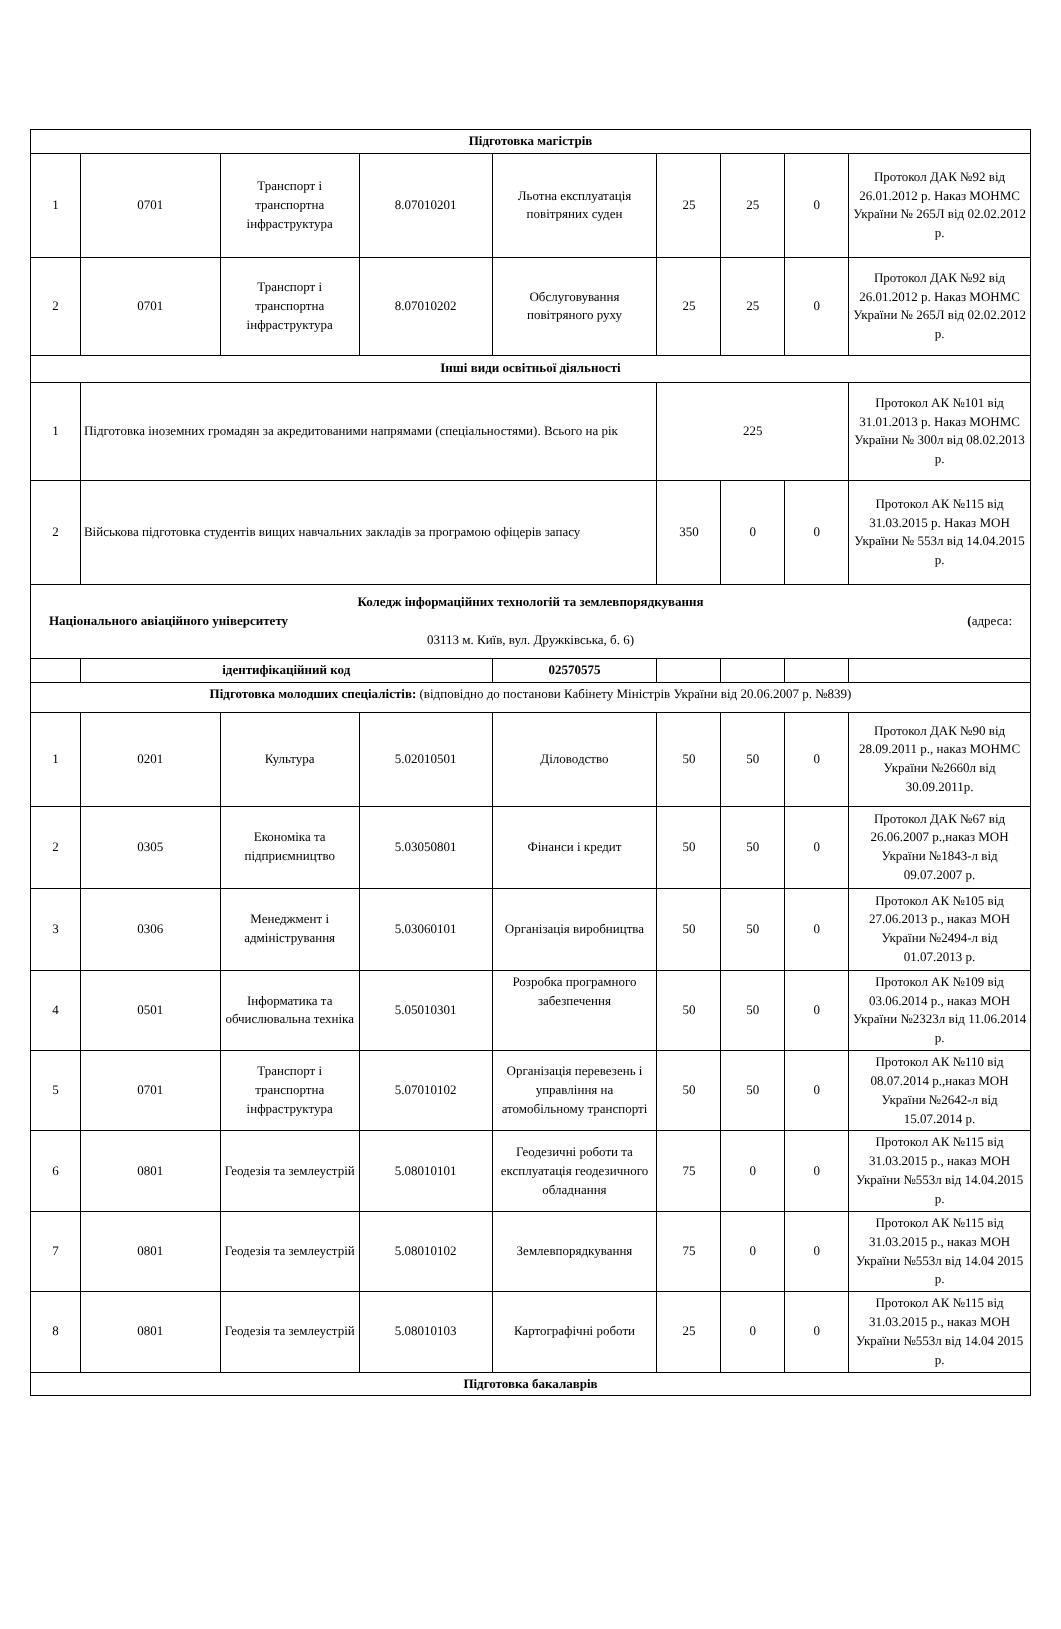| Підготовка магістрів | | | | | | | | |
| 1 | 0701 | Транспорт і транспортна інфраструктура | 8.07010201 | Льотна експлуатація повітряних суден | 25 | 25 | 0 | Протокол ДАК №92 від 26.01.2012 р. Наказ МОНМС України № 265Л від 02.02.2012 р. |
| 2 | 0701 | Транспорт і транспортна інфраструктура | 8.07010202 | Обслуговування повітряного руху | 25 | 25 | 0 | Протокол ДАК №92 від 26.01.2012 р. Наказ МОНМС України № 265Л від 02.02.2012 р. |
| Інші види освітньої діяльності | | | | | | | | |
| 1 | Підготовка іноземних громадян за акредитованими напрямами (спеціальностями). Всього на рік | | | | 225 | | | Протокол АК №101 від 31.01.2013 р. Наказ МОНМС України № 300л від 08.02.2013 р. |
| 2 | Військова підготовка студентів вищих навчальних закладів за програмою офіцерів запасу | | | | 350 | 0 | 0 | Протокол АК №115 від 31.03.2015 р. Наказ МОН України № 553л від 14.04.2015 р. |
| Коледж інформаційних технологій та землевпорядкування Національного авіаційного університету ( адреса: 03113 м. Київ, вул. Дружківська, б. 6) | | | | | | | | |
| | ідентифікаційний код | | | 02570575 | | | | |
| Підготовка молодших спеціалістів: (відповідно до постанови Кабінету Міністрів України від 20.06.2007 р. №839) | | | | | | | | |
| 1 | 0201 | Культура | 5.02010501 | Діловодство | 50 | 50 | 0 | Протокол ДАК №90 від 28.09.2011 р., наказ МОНМС України №2660л від 30.09.2011р. |
| 2 | 0305 | Економіка та підприємництво | 5.03050801 | Фінанси і кредит | 50 | 50 | 0 | Протокол ДАК №67 від 26.06.2007 р.,наказ МОН України №1843-л від 09.07.2007 р. |
| 3 | 0306 | Менеджмент і адміністрування | 5.03060101 | Організація виробництва | 50 | 50 | 0 | Протокол АК №105 від 27.06.2013 р., наказ МОН України №2494-л від 01.07.2013 р. |
| 4 | 0501 | Інформатика та обчислювальна техніка | 5.05010301 | Розробка програмного забезпечення | 50 | 50 | 0 | Протокол АК №109 від 03.06.2014 р., наказ МОН України №2323л від 11.06.2014 р. |
| 5 | 0701 | Транспорт і транспортна інфраструктура | 5.07010102 | Організація перевезень і управління на атомобільному транспорті | 50 | 50 | 0 | Протокол АК №110 від 08.07.2014 р.,наказ МОН України №2642-л від 15.07.2014 р. |
| 6 | 0801 | Геодезія та землеустрій | 5.08010101 | Геодезичні роботи та експлуатація геодезичного обладнання | 75 | 0 | 0 | Протокол АК №115 від 31.03.2015 р., наказ МОН України №553л від 14.04.2015 р. |
| 7 | 0801 | Геодезія та землеустрій | 5.08010102 | Землевпорядкування | 75 | 0 | 0 | Протокол АК №115 від 31.03.2015 р., наказ МОН України №553л від 14.04 2015 р. |
| 8 | 0801 | Геодезія та землеустрій | 5.08010103 | Картографічні роботи | 25 | 0 | 0 | Протокол АК №115 від 31.03.2015 р., наказ МОН України №553л від 14.04 2015 р. |
| Підготовка бакалаврів | | | | | | | | |